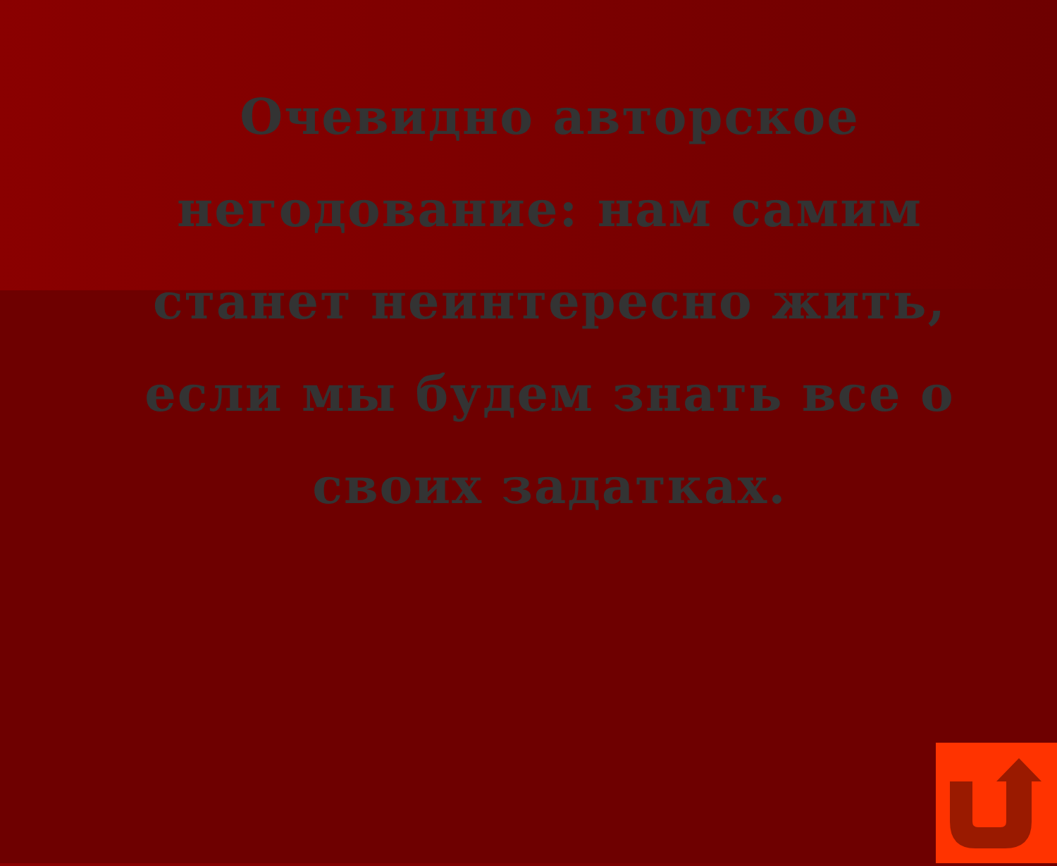Очевидно авторское негодование: нам самим станет неинтересно жить, если мы будем знать все о своих задатках.